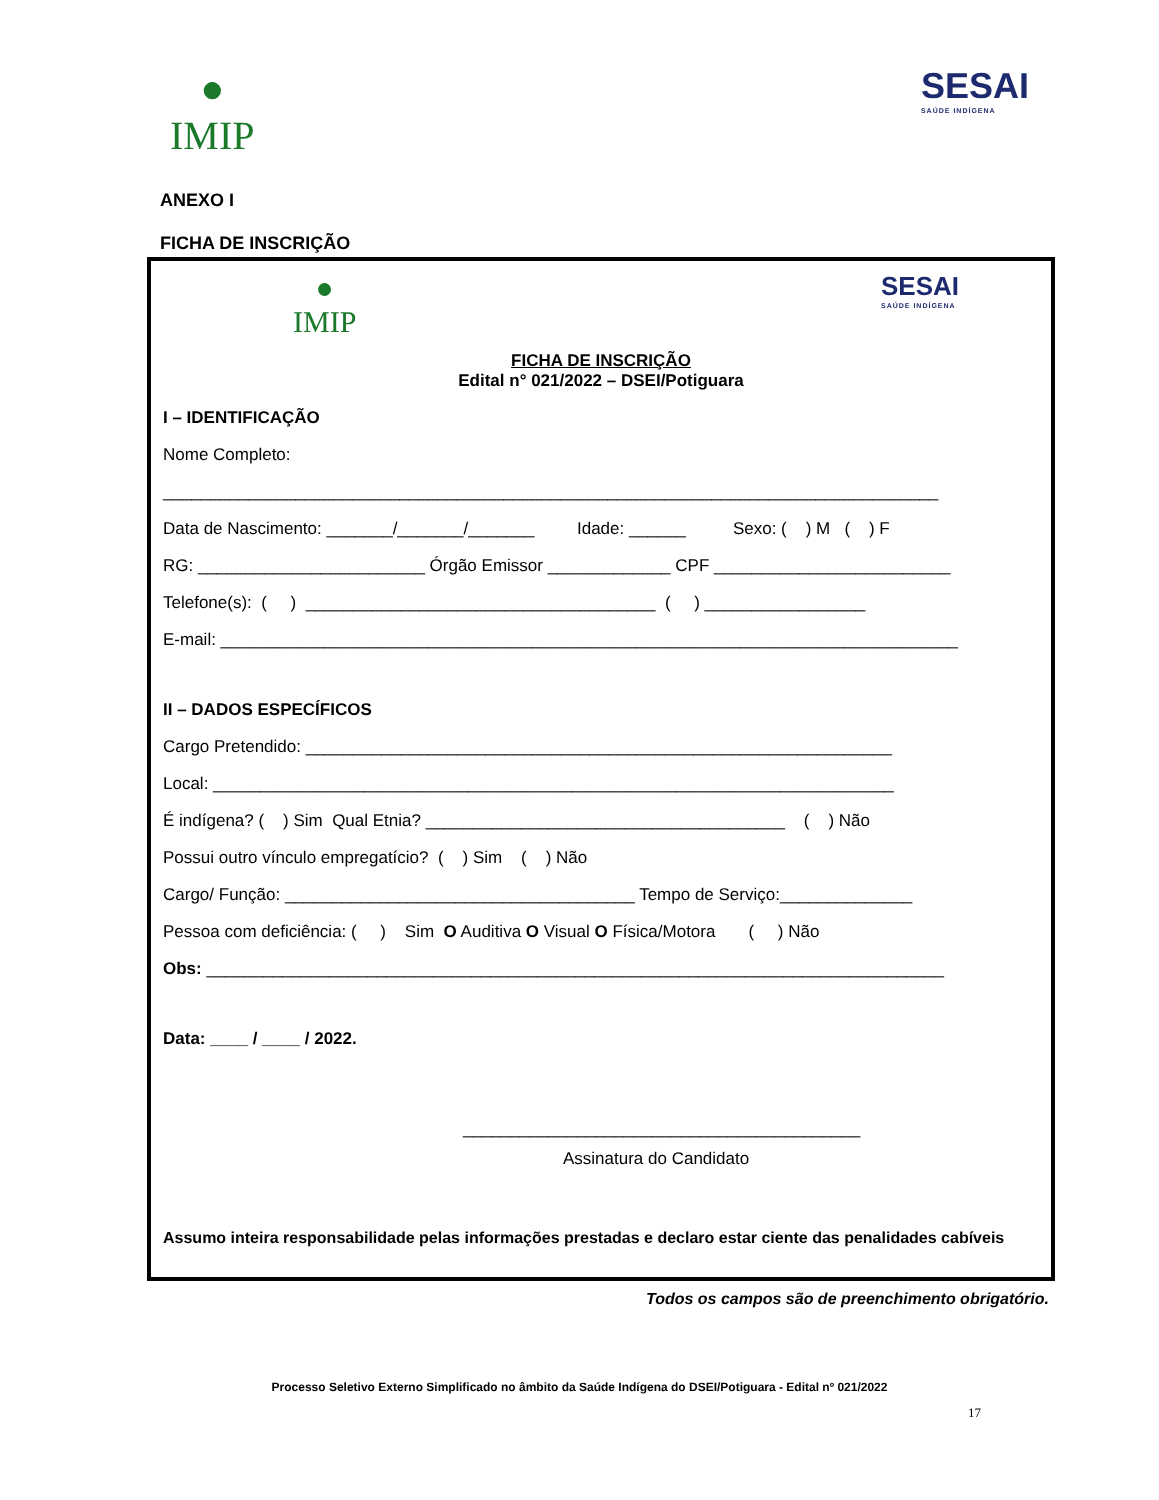●
IMIP
SESAI
SAÚDE INDÍGENA
ANEXO I
FICHA DE INSCRIÇÃO
●
IMIP
SESAI
SAÚDE INDÍGENA
FICHA DE INSCRIÇÃO
Edital n° 021/2022 – DSEI/Potiguara
I – IDENTIFICAÇÃO
Nome Completo:
__________________________________________________________________________________
Data de Nascimento: _______/_______/_______ Idade: ______ Sexo: ( ) M ( ) F
RG: ________________________ Órgão Emissor _____________ CPF _________________________
Telefone(s): ( ) _____________________________________ ( ) _________________
E-mail: ______________________________________________________________________________
II – DADOS ESPECÍFICOS
Cargo Pretendido: ______________________________________________________________
Local: ________________________________________________________________________
É indígena? ( ) Sim Qual Etnia? ______________________________________ ( ) Não
Possui outro vínculo empregatício? ( ) Sim ( ) Não
Cargo/ Função: _____________________________________ Tempo de Serviço:______________
Pessoa com deficiência: ( ) Sim O Auditiva O Visual O Física/Motora ( ) Não
Obs: ______________________________________________________________________________
Data: ____ / ____ / 2022.
__________________________________________
Assinatura do Candidato
Assumo inteira responsabilidade pelas informações prestadas e declaro estar ciente das penalidades cabíveis
Todos os campos são de preenchimento obrigatório.
Processo Seletivo Externo Simplificado no âmbito da Saúde Indígena do DSEI/Potiguara - Edital nº 021/2022
17